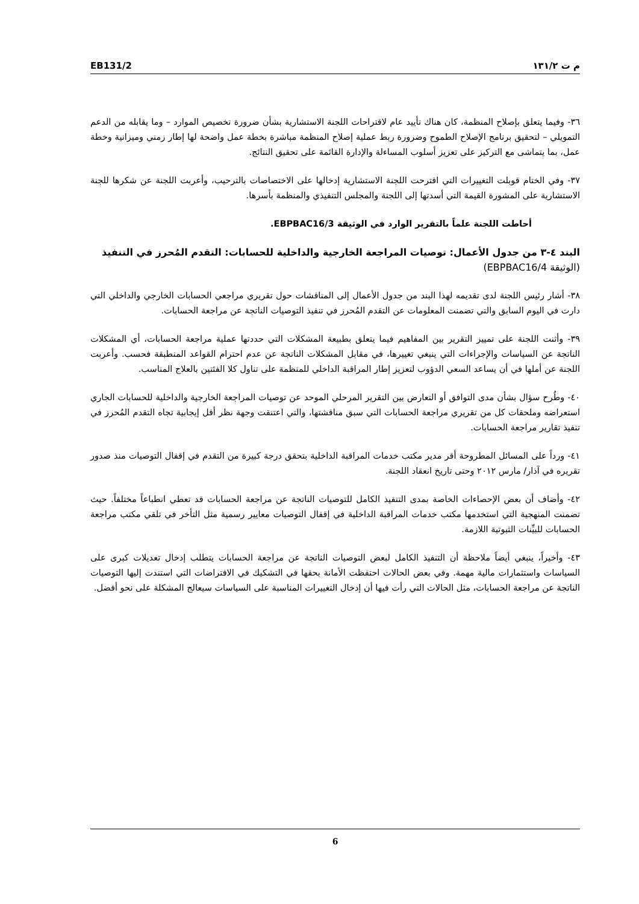EB131/2 م ت ١٣١/٢
٣٦- وفيما يتعلق بإصلاح المنظمة، كان هناك تأييد عام لاقتراحات اللجنة الاستشارية بشأن ضرورة تخصيص الموارد – وما يقابله من الدعم التمويلي – لتحقيق برنامج الإصلاح الطموح وضرورة ربط عملية إصلاح المنظمة مباشرة بخطة عمل واضحة لها إطار زمني وميزانية وخطة عمل، بما يتماشى مع التركيز على تعزيز أسلوب المساءلة والإدارة القائمة على تحقيق النتائج.
٣٧- وفي الختام قوبلت التغييرات التي اقترحت اللجنة الاستشارية إدخالها على الاختصاصات بالترحيب، وأعربت اللجنة عن شكرها للجنة الاستشارية على المشورة القيمة التي أسدتها إلى اللجنة والمجلس التنفيذي والمنظمة بأسرها.
أحاطت اللجنة علماً بالتقرير الوارد في الوثيقة EBPBAC16/3.
البند ٤-٣ من جدول الأعمال: توصيات المراجعة الخارجية والداخلية للحسابات: التقدم المُحرز في التنفيذ (الوثيقة EBPBAC16/4)
٣٨- أشار رئيس اللجنة لدى تقديمه لهذا البند من جدول الأعمال إلى المناقشات حول تقريري مراجعي الحسابات الخارجي والداخلي التي دارت في اليوم السابق والتي تضمنت المعلومات عن التقدم المُحرز في تنفيذ التوصيات الناتجة عن مراجعة الحسابات.
٣٩- وأثنت اللجنة على تمييز التقرير بين المفاهيم فيما يتعلق بطبيعة المشكلات التي حددتها عملية مراجعة الحسابات، أي المشكلات الناتجة عن السياسات والإجراءات التي ينبغي تغييرها، في مقابل المشكلات الناتجة عن عدم احترام القواعد المنطبقة فحسب. وأعربت اللجنة عن أملها في أن يساعد السعي الدؤوب لتعزيز إطار المراقبة الداخلي للمنظمة على تناول كلا الفئتين بالعلاج المناسب.
٤٠- وطُرح سؤال بشأن مدى التوافق أو التعارض بين التقرير المرحلي الموحد عن توصيات المراجعة الخارجية والداخلية للحسابات الجاري استعراضه وملحقات كل من تقريري مراجعة الحسابات التي سبق مناقشتها، والتي اعتنقت وجهة نظر أقل إيجابية تجاه التقدم المُحرز في تنفيذ تقارير مراجعة الحسابات.
٤١- ورداً على المسائل المطروحة أقر مدير مكتب خدمات المراقبة الداخلية بتحقق درجة كبيرة من التقدم في إقفال التوصيات منذ صدور تقريره في آذار/ مارس ٢٠١٢ وحتى تاريخ انعقاد اللجنة.
٤٢- وأضاف أن بعض الإحصاءات الخاصة بمدى التنفيذ الكامل للتوصيات الناتجة عن مراجعة الحسابات قد تعطي انطباعاً مختلفاً. حيث تضمنت المنهجية التي استخدمها مكتب خدمات المراقبة الداخلية في إقفال التوصيات معايير رسمية مثل التأخر في تلقي مكتب مراجعة الحسابات للبيِّنات الثبوتية اللازمة.
٤٣- وأخيراً، ينبغي أيضاً ملاحظة أن التنفيذ الكامل لبعض التوصيات الناتجة عن مراجعة الحسابات يتطلب إدخال تعديلات كبرى على السياسات واستثمارات مالية مهمة. وفي بعض الحالات احتفظت الأمانة بحقها في التشكيك في الافتراضات التي استندت إليها التوصيات الناتجة عن مراجعة الحسابات، مثل الحالات التي رأت فيها أن إدخال التغييرات المناسبة على السياسات سيعالج المشكلة على نحو أفضل.
6